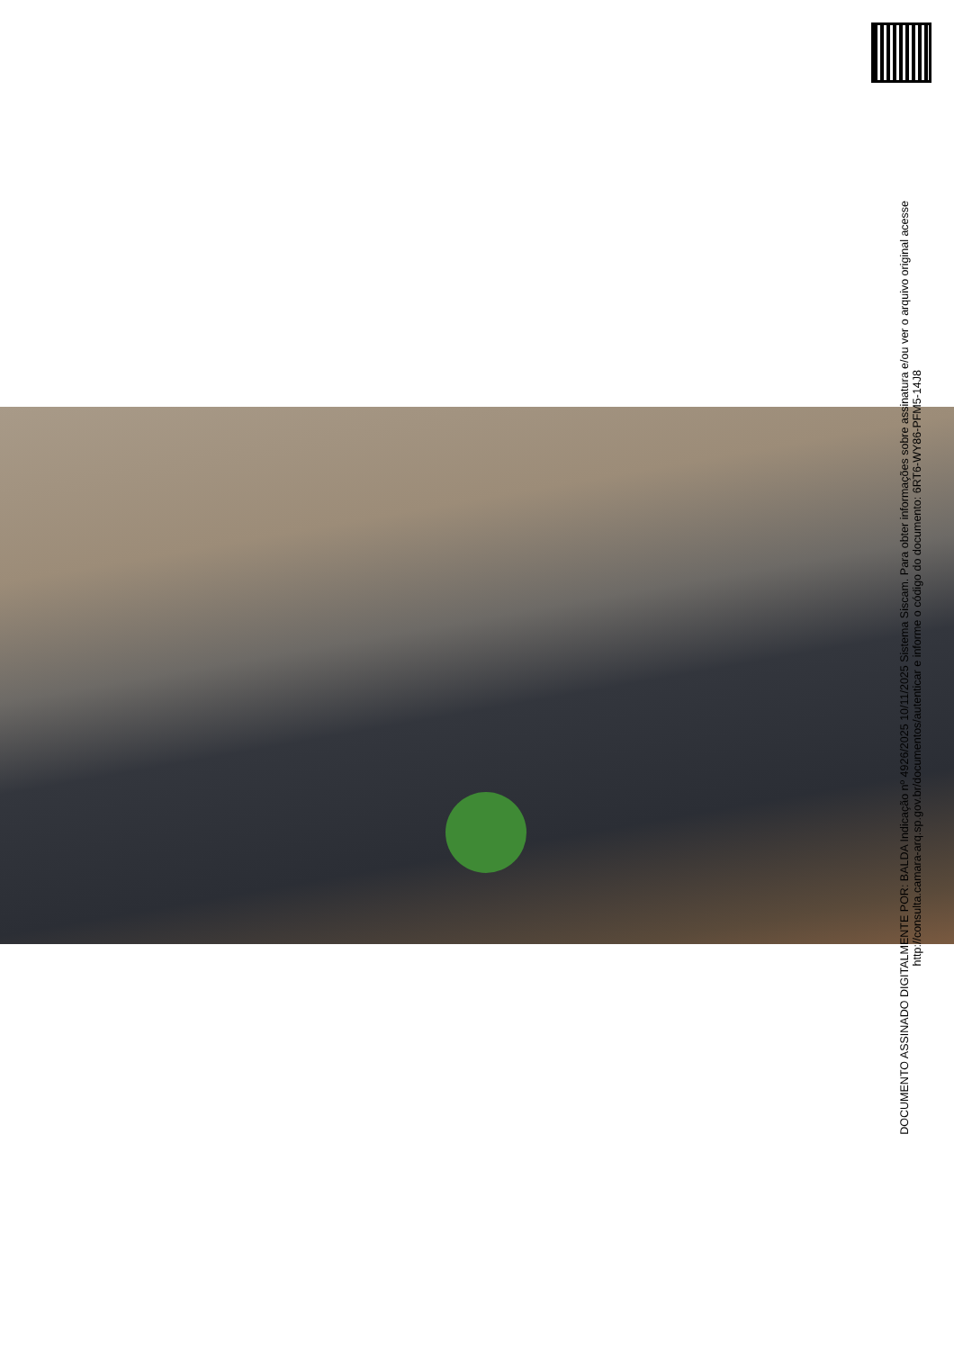DOCUMENTO ASSINADO DIGITALMENTE POR: BALDA Indicação nº 4926/2025 10/11/2025 Sistema Siscam. Para obter informações sobre assinatura e/ou ver o arquivo original acesse
http://consulta.camara-arq.sp.gov.br/documentos/autenticar e informe o código do documento: 6RT6-WY86-PFM5-14J8